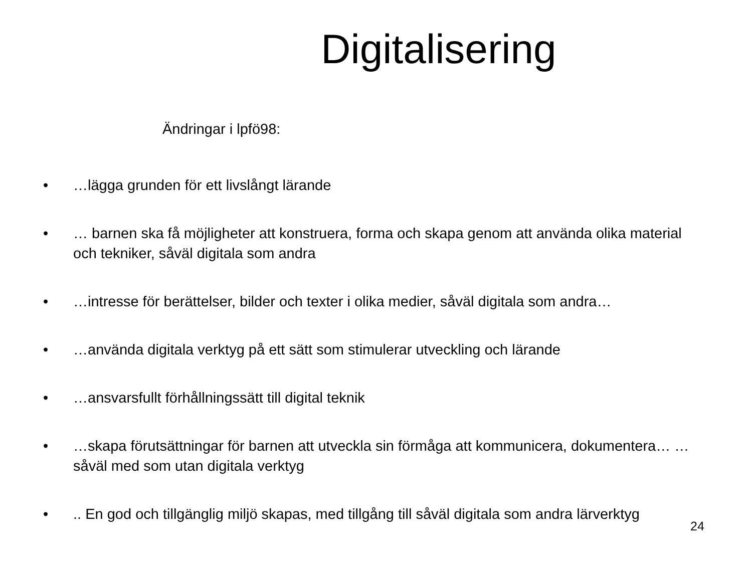Digitalisering
Ändringar i lpfö98:
• …lägga grunden för ett livslångt lärande
• … barnen ska få möjligheter att konstruera, forma och skapa genom att använda olika material och tekniker, såväl digitala som andra
• …intresse för berättelser, bilder och texter i olika medier, såväl digitala som andra…
• …använda digitala verktyg på ett sätt som stimulerar utveckling och lärande
• …ansvarsfullt förhållningssätt till digital teknik
• …skapa förutsättningar för barnen att utveckla sin förmåga att kommunicera, dokumentera… … såväl med som utan digitala verktyg
•.. En god och tillgänglig miljö skapas, med tillgång till såväl digitala som andra lärverktyg
24